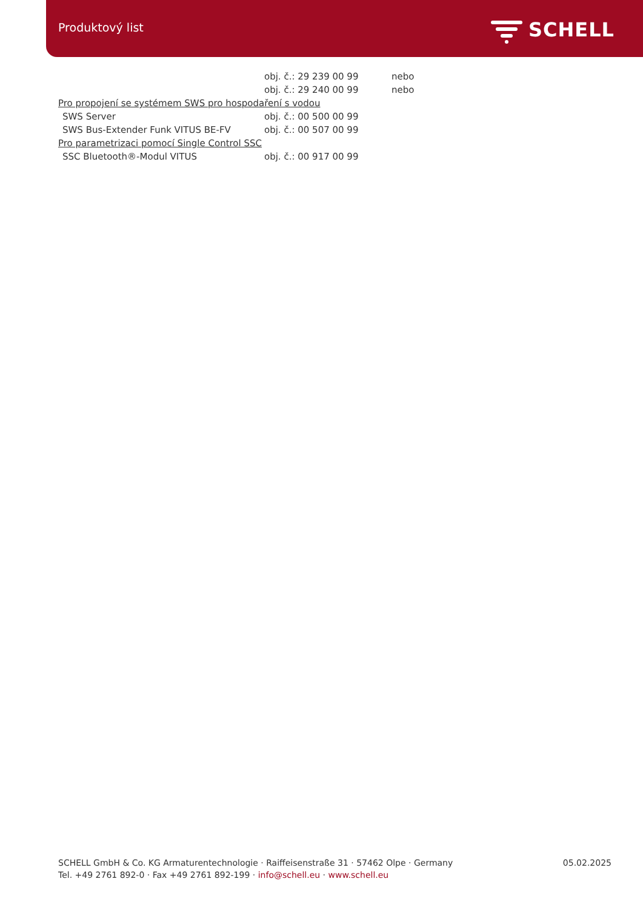Produktový list SCHELL
| | obj. č.: 29 239 00 99 | nebo |
| | obj. č.: 29 240 00 99 | nebo |
| Pro propojení se systémem SWS pro hospodaření s vodou | | |
| SWS Server | obj. č.: 00 500 00 99 | |
| SWS Bus-Extender Funk VITUS BE-FV | obj. č.: 00 507 00 99 | |
| Pro parametrizaci pomocí Single Control SSC | | |
| SSC Bluetooth®-Modul VITUS | obj. č.: 00 917 00 99 | |
SCHELL GmbH & Co. KG Armaturentechnologie · Raiffeisenstraße 31 · 57462 Olpe · Germany
Tel. +49 2761 892-0 · Fax +49 2761 892-199 · info@schell.eu · www.schell.eu
05.02.2025